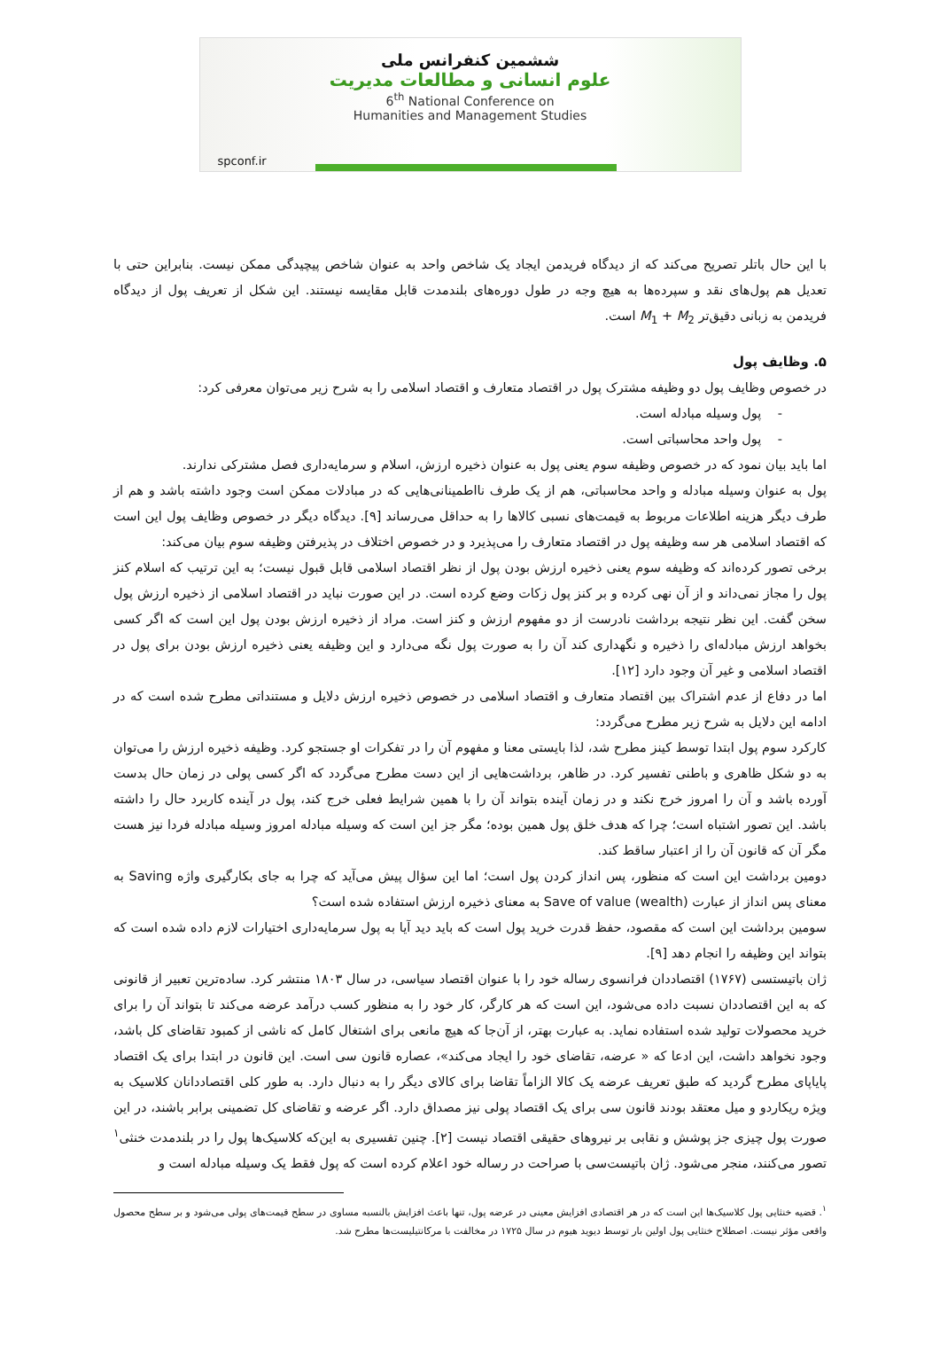ششمین کنفرانس ملی
علوم انسانی و مطالعات مدیریت
6<sup>th</sup> National Conference on
Humanities and Management Studies
spconf.ir
با این حال باتلر تصریح می‌کند که از دیدگاه فریدمن ایجاد یک شاخص واحد به عنوان شاخص پیچیدگی ممکن نیست. بنابراین حتی با تعدیل هم پول‌های نقد و سپرده‌ها به هیچ وجه در طول دوره‌های بلندمدت قابل مقایسه نیستند. این شکل از تعریف پول از دیدگاه فریدمن به زبانی دقیق‌تر M<sub>1</sub> + M<sub>2</sub> است.
۵. وظایف پول
در خصوص وظایف پول دو وظیفه مشترک پول در اقتصاد متعارف و اقتصاد اسلامی را به شرح زیر می‌توان معرفی کرد:
- پول وسیله مبادله است.
- پول واحد محاسباتی است.
اما باید بیان نمود که در خصوص وظیفه سوم یعنی پول به عنوان ذخیره ارزش، اسلام و سرمایه‌داری فصل مشترکی ندارند.
پول به عنوان وسیله مبادله و واحد محاسباتی، هم از یک طرف نااطمینانی‌هایی که در مبادلات ممکن است وجود داشته باشد و هم از طرف دیگر هزینه اطلاعات مربوط به قیمت‌های نسبی کالاها را به حداقل می‌رساند [۹]. دیدگاه دیگر در خصوص وظایف پول این است که اقتصاد اسلامی هر سه وظیفه پول در اقتصاد متعارف را می‌پذیرد و در خصوص اختلاف در پذیرفتن وظیفه سوم بیان می‌کند:
برخی تصور کرده‌اند که وظیفه سوم یعنی ذخیره ارزش بودن پول از نظر اقتصاد اسلامی قابل قبول نیست؛ به این ترتیب که اسلام کنز پول را مجاز نمی‌داند و از آن نهی کرده و بر کنز پول زکات وضع کرده است. در این صورت نباید در اقتصاد اسلامی از ذخیره ارزش پول سخن گفت. این نظر نتیجه برداشت نادرست از دو مفهوم ارزش و کنز است. مراد از ذخیره ارزش بودن پول این است که اگر کسی بخواهد ارزش مبادله‌ای را ذخیره و نگهداری کند آن را به صورت پول نگه می‌دارد و این وظیفه یعنی ذخیره ارزش بودن برای پول در اقتصاد اسلامی و غیر آن وجود دارد [۱۲].
اما در دفاع از عدم اشتراک بین اقتصاد متعارف و اقتصاد اسلامی در خصوص ذخیره ارزش دلایل و مستنداتی مطرح شده است که در ادامه این دلایل به شرح زیر مطرح می‌گردد:
کارکرد سوم پول ابتدا توسط کینز مطرح شد، لذا بایستی معنا و مفهوم آن را در تفکرات او جستجو کرد. وظیفه ذخیره ارزش را می‌توان به دو شکل ظاهری و باطنی تفسیر کرد. در ظاهر، برداشت‌هایی از این دست مطرح می‌گردد که اگر کسی پولی در زمان حال بدست آورده باشد و آن را امروز خرج نکند و در زمان آینده بتواند آن را با همین شرایط فعلی خرج کند، پول در آینده کاربرد حال را داشته باشد. این تصور اشتباه است؛ چرا که هدف خلق پول همین بوده؛ مگر جز این است که وسیله مبادله امروز وسیله مبادله فردا نیز هست مگر آن که قانون آن را از اعتبار ساقط کند.
دومین برداشت این است که منظور، پس انداز کردن پول است؛ اما این سؤال پیش می‌آید که چرا به جای بکارگیری واژه Saving به معنای پس انداز از عبارت Save of value (wealth) به معنای ذخیره ارزش استفاده شده است؟
سومین برداشت این است که مقصود، حفظ قدرت خرید پول است که باید دید آیا به پول سرمایه‌داری اختیارات لازم داده شده است که بتواند این وظیفه را انجام دهد [۹].
ژان باتیستسی (۱۷۶۷) اقتصاددان فرانسوی رساله خود را با عنوان اقتصاد سیاسی، در سال ۱۸۰۳ منتشر کرد. ساده‌ترین تعبیر از قانونی که به این اقتصاددان نسبت داده می‌شود، این است که هر کارگر، کار خود را به منظور کسب درآمد عرضه می‌کند تا بتواند آن را برای خرید محصولات تولید شده استفاده نماید. به عبارت بهتر، از آن‌جا که هیچ مانعی برای اشتغال کامل که ناشی از کمبود تقاضای کل باشد، وجود نخواهد داشت، این ادعا که « عرضه، تقاضای خود را ایجاد می‌کند»، عصاره قانون سی است. این قانون در ابتدا برای یک اقتصاد پایاپای مطرح گردید که طبق تعریف عرضه یک کالا الزاماً تقاضا برای کالای دیگر را به دنبال دارد. به طور کلی اقتصاددانان کلاسیک به ویژه ریکاردو و میل معتقد بودند قانون سی برای یک اقتصاد پولی نیز مصداق دارد. اگر عرضه و تقاضای کل تضمینی برابر باشند، در این صورت پول چیزی جز پوشش و نقابی بر نیروهای حقیقی اقتصاد نیست [۲]. چنین تفسیری به این‌که کلاسیک‌ها پول را در بلندمدت خنثی<sup>۱</sup> تصور می‌کنند، منجر می‌شود. ژان باتیست‌سی با صراحت در رساله خود اعلام کرده است که پول فقط یک وسیله مبادله است و
<sup>۱</sup>. قضیه خنثایی پول کلاسیک‌ها این است که در هر اقتصادی افزایش معینی در عرضه پول، تنها باعث افزایش بالنسبه مساوی در سطح قیمت‌های پولی می‌شود و بر سطح محصول واقعی مؤثر نیست. اصطلاح خنثایی پول اولین بار توسط دیوید هیوم در سال ۱۷۲۵ در مخالفت با مرکانتیلیست‌ها مطرح شد.